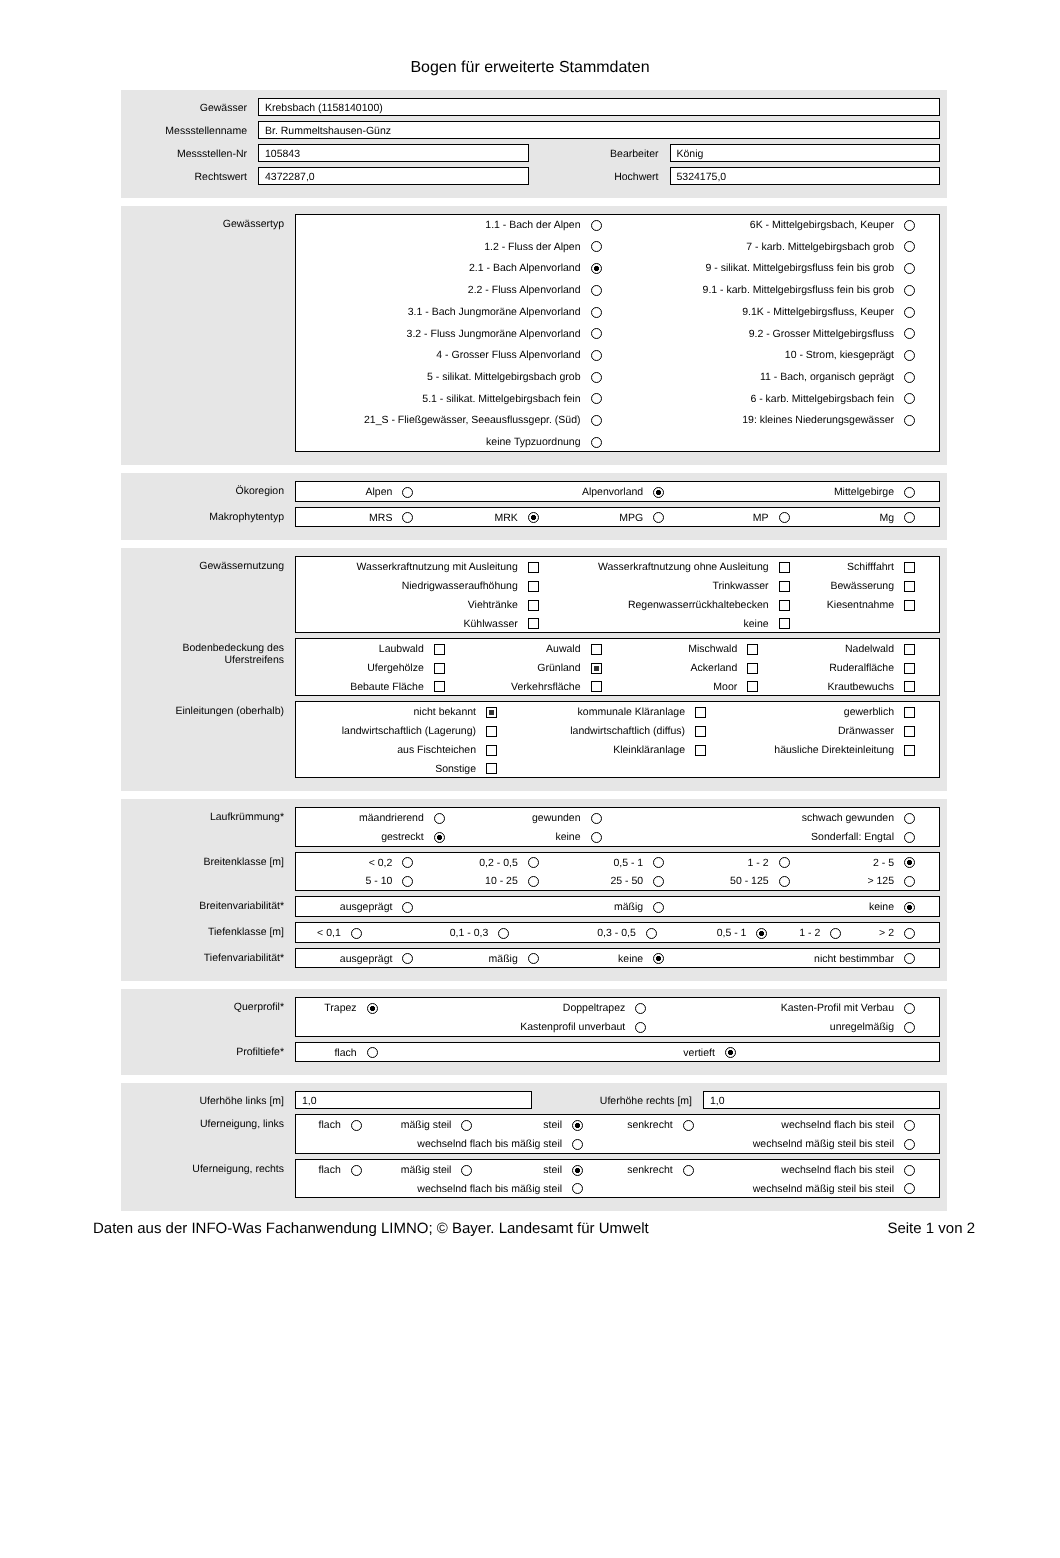Bogen für erweiterte Stammdaten
Gewässer
Krebsbach (1158140100)
Messstellenname
Br. Rummeltshausen-Günz
Messstellen-Nr
105843
Bearbeiter
König
Rechtswert
4372287,0
Hochwert
5324175,0
Gewässertyp 1.1 - Bach der Alpen
6K - Mittelgebirgsbach, Keuper
1.2 - Fluss der Alpen
7 - karb. Mittelgebirgsbach grob
2.1 - Bach Alpenvorland
9 - silikat. Mittelgebirgsfluss fein bis grob
2.2 - Fluss Alpenvorland
9.1 - karb. Mittelgebirgsfluss fein bis grob
3.1 - Bach Jungmoräne Alpenvorland
9.1K - Mittelgebirgsfluss, Keuper
3.2 - Fluss Jungmoräne Alpenvorland
9.2 - Grosser Mittelgebirgsfluss
4 - Grosser Fluss Alpenvorland
10 - Strom, kiesgeprägt
5 - silikat. Mittelgebirgsbach grob
11 - Bach, organisch geprägt
5.1 - silikat. Mittelgebirgsbach fein
6 - karb. Mittelgebirgsbach fein
21_S - Fließgewässer, Seeausflussgepr. (Süd)
19: kleines Niederungsgewässer
keine Typzuordnung
Ökoregion Alpen
Alpenvorland
Mittelgebirge
Makrophytentyp MRS
MRK
MPG
MP
Mg
Gewässernutzung Wasserkraftnutzung mit Ausleitung
Wasserkraftnutzung ohne Ausleitung
Schifffahrt
Niedrigwasseraufhöhung
Trinkwasser
Bewässerung
Viehtränke
Regenwasserrückhaltebecken
Kiesentnahme
Kühlwasser
keine
Bodenbedeckung des Uferstreifens
Laubwald
Auwald
Mischwald
Nadelwald
Ufergehölze
Grünland
Ackerland
Ruderalfläche
Bebaute Fläche
Verkehrsfläche
Moor
Krautbewuchs
Einleitungen (oberhalb) nicht bekannt
kommunale Kläranlage
gewerblich
landwirtschaftlich (Lagerung)
landwirtschaftlich (diffus)
Dränwasser
aus Fischteichen
Kleinkläranlage
häusliche Direkteinleitung
Sonstige
Laufkrümmung* mäandrierend
gewunden
schwach gewunden
gestreckt
keine
Sonderfall: Engtal
Breitenklasse [m] < 0,2
0,2 - 0,5
0,5 - 1
1 - 2
2 - 5
5 - 10
10 - 25
25 - 50
50 - 125
> 125
Breitenvariabilität* ausgeprägt
mäßig
keine
Tiefenklasse [m] < 0,1
0,1 - 0,3
0,3 - 0,5
0,5 - 1
1 - 2
> 2
Tiefenvariabilität* ausgeprägt
mäßig
keine
nicht bestimmbar
Querprofil* Trapez
Doppeltrapez
Kasten-Profil mit Verbau
Kastenprofil unverbaut
unregelmäßig
Profiltiefe* flach
vertieft
Uferhöhe links [m]
1,0
Uferhöhe rechts [m]
1,0
Uferneigung, links flach
mäßig steil
steil
senkrecht
wechselnd flach bis steil
wechselnd flach bis mäßig steil
wechselnd mäßig steil bis steil
Uferneigung, rechts flach
mäßig steil
steil
senkrecht
wechselnd flach bis steil
wechselnd flach bis mäßig steil
wechselnd mäßig steil bis steil
Daten aus der INFO-Was Fachanwendung LIMNO; © Bayer. Landesamt für Umwelt Seite 1 von 2